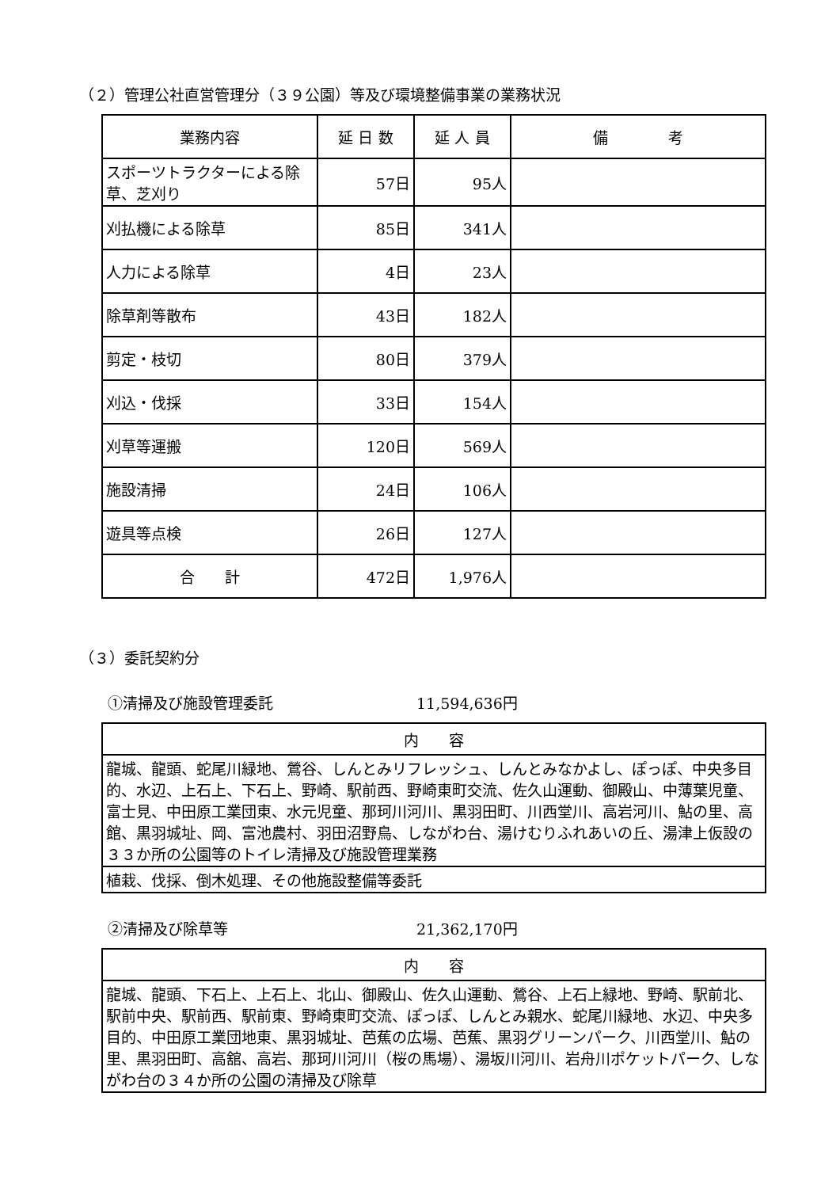（２）管理公社直営管理分（３９公園）等及び環境整備事業の業務状況
| 業務内容 | 延 日 数 | 延 人 員 | 備 考 |
| --- | --- | --- | --- |
| スポーツトラクターによる除草、芝刈り | 57日 | 95人 | |
| 刈払機による除草 | 85日 | 341人 | |
| 人力による除草 | 4日 | 23人 | |
| 除草剤等散布 | 43日 | 182人 | |
| 剪定・枝切 | 80日 | 379人 | |
| 刈込・伐採 | 33日 | 154人 | |
| 刈草等運搬 | 120日 | 569人 | |
| 施設清掃 | 24日 | 106人 | |
| 遊具等点検 | 26日 | 127人 | |
| 合 計 | 472日 | 1,976人 | |
（３）委託契約分
①清掃及び施設管理委託 11,594,636円
| 内 容 |
| --- |
| 龍城、龍頭、蛇尾川緑地、鶯谷、しんとみリフレッシュ、しんとみなかよし、ぽっぽ、中央多目的、水辺、上石上、下石上、野崎、駅前西、野崎東町交流、佐久山運動、御殿山、中薄葉児童、富士見、中田原工業団東、水元児童、那珂川河川、黒羽田町、川西堂川、高岩河川、鮎の里、高館、黒羽城址、岡、富池農村、羽田沼野鳥、しながわ台、湯けむりふれあいの丘、湯津上仮設の３３か所の公園等のトイレ清掃及び施設管理業務 |
| 植栽、伐採、倒木処理、その他施設整備等委託 |
②清掃及び除草等 21,362,170円
| 内 容 |
| --- |
| 龍城、龍頭、下石上、上石上、北山、御殿山、佐久山運動、鶯谷、上石上緑地、野崎、駅前北、駅前中央、駅前西、駅前東、野崎東町交流、ぽっぽ、しんとみ親水、蛇尾川緑地、水辺、中央多目的、中田原工業団地東、黒羽城址、芭蕉の広場、芭蕉、黒羽グリーンパーク、川西堂川、鮎の里、黒羽田町、高舘、高岩、那珂川河川（桜の馬場）、湯坂川河川、岩舟川ポケットパーク、しながわ台の３４か所の公園の清掃及び除草 |